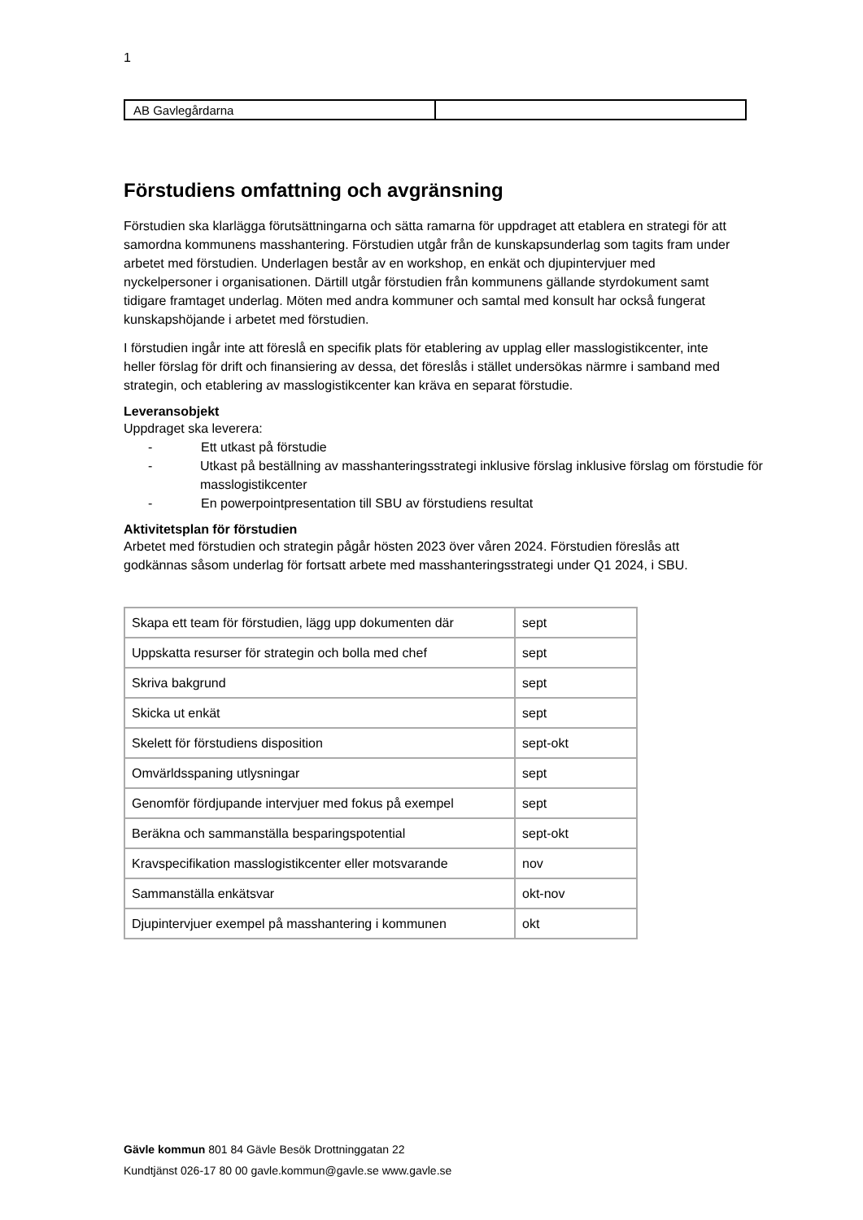1
| AB Gavlegårdarna | |
Förstudiens omfattning och avgränsning
Förstudien ska klarlägga förutsättningarna och sätta ramarna för uppdraget att etablera en strategi för att samordna kommunens masshantering. Förstudien utgår från de kunskapsunderlag som tagits fram under arbetet med förstudien. Underlagen består av en workshop, en enkät och djupintervjuer med nyckelpersoner i organisationen. Därtill utgår förstudien från kommunens gällande styrdokument samt tidigare framtaget underlag. Möten med andra kommuner och samtal med konsult har också fungerat kunskapshöjande i arbetet med förstudien.
I förstudien ingår inte att föreslå en specifik plats för etablering av upplag eller masslogistikcenter, inte heller förslag för drift och finansiering av dessa, det föreslås i stället undersökas närmre i samband med strategin, och etablering av masslogistikcenter kan kräva en separat förstudie.
Leveransobjekt
Uppdraget ska leverera:
- Ett utkast på förstudie
- Utkast på beställning av masshanteringsstrategi inklusive förslag inklusive förslag om förstudie för masslogistikcenter
- En powerpointpresentation till SBU av förstudiens resultat
Aktivitetsplan för förstudien
Arbetet med förstudien och strategin pågår hösten 2023 över våren 2024. Förstudien föreslås att godkännas såsom underlag för fortsatt arbete med masshanteringsstrategi under Q1 2024, i SBU.
| Skapa ett team för förstudien, lägg upp dokumenten där | sept |
| Uppskatta resurser för strategin och bolla med chef | sept |
| Skriva bakgrund | sept |
| Skicka ut enkät | sept |
| Skelett för förstudiens disposition | sept-okt |
| Omvärldsspaning utlysningar | sept |
| Genomför fördjupande intervjuer med fokus på exempel | sept |
| Beräkna och sammanställa besparingspotential | sept-okt |
| Kravspecifikation masslogistikcenter eller motsvarande | nov |
| Sammanställa enkätsvar | okt-nov |
| Djupintervjuer exempel på masshantering i kommunen | okt |
Gävle kommun 801 84 Gävle Besök Drottninggatan 22
Kundtjänst 026-17 80 00 gavle.kommun@gavle.se www.gavle.se